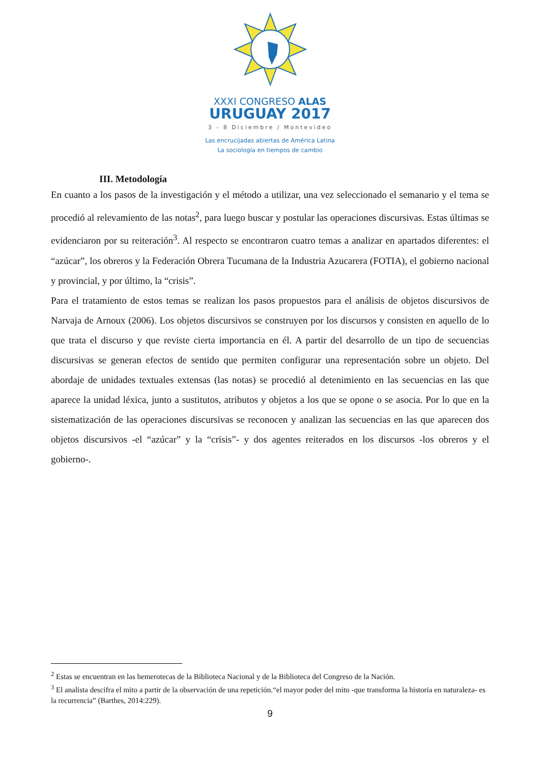XXXI CONGRESO ALAS
URUGUAY 2017
3 - 8 Diciembre / Montevideo
Las encrucijadas abiertas de América Latina
La sociología en tiempos de cambio
III. Metodología
En cuanto a los pasos de la investigación y el método a utilizar, una vez seleccionado el semanario y el tema se procedió al relevamiento de las notas<sup>2</sup>, para luego buscar y postular las operaciones discursivas. Estas últimas se evidenciaron por su reiteración<sup>3</sup>. Al respecto se encontraron cuatro temas a analizar en apartados diferentes: el “azúcar”, los obreros y la Federación Obrera Tucumana de la Industria Azucarera (FOTIA), el gobierno nacional y provincial, y por último, la “crisis”.
Para el tratamiento de estos temas se realizan los pasos propuestos para el análisis de objetos discursivos de Narvaja de Arnoux (2006). Los objetos discursivos se construyen por los discursos y consisten en aquello de lo que trata el discurso y que reviste cierta importancia en él. A partir del desarrollo de un tipo de secuencias discursivas se generan efectos de sentido que permiten configurar una representación sobre un objeto. Del abordaje de unidades textuales extensas (las notas) se procedió al detenimiento en las secuencias en las que aparece la unidad léxica, junto a sustitutos, atributos y objetos a los que se opone o se asocia. Por lo que en la sistematización de las operaciones discursivas se reconocen y analizan las secuencias en las que aparecen dos objetos discursivos -el “azúcar” y la “crisis”- y dos agentes reiterados en los discursos -los obreros y el gobierno-.
<sup>2</sup> Estas se encuentran en las hemerotecas de la Biblioteca Nacional y de la Biblioteca del Congreso de la Nación.
<sup>3</sup> El analista descifra el mito a partir de la observación de una repetición.“el mayor poder del mito -que transforma la historia en naturaleza- es la recurrencia” (Barthes, 2014:229).
9